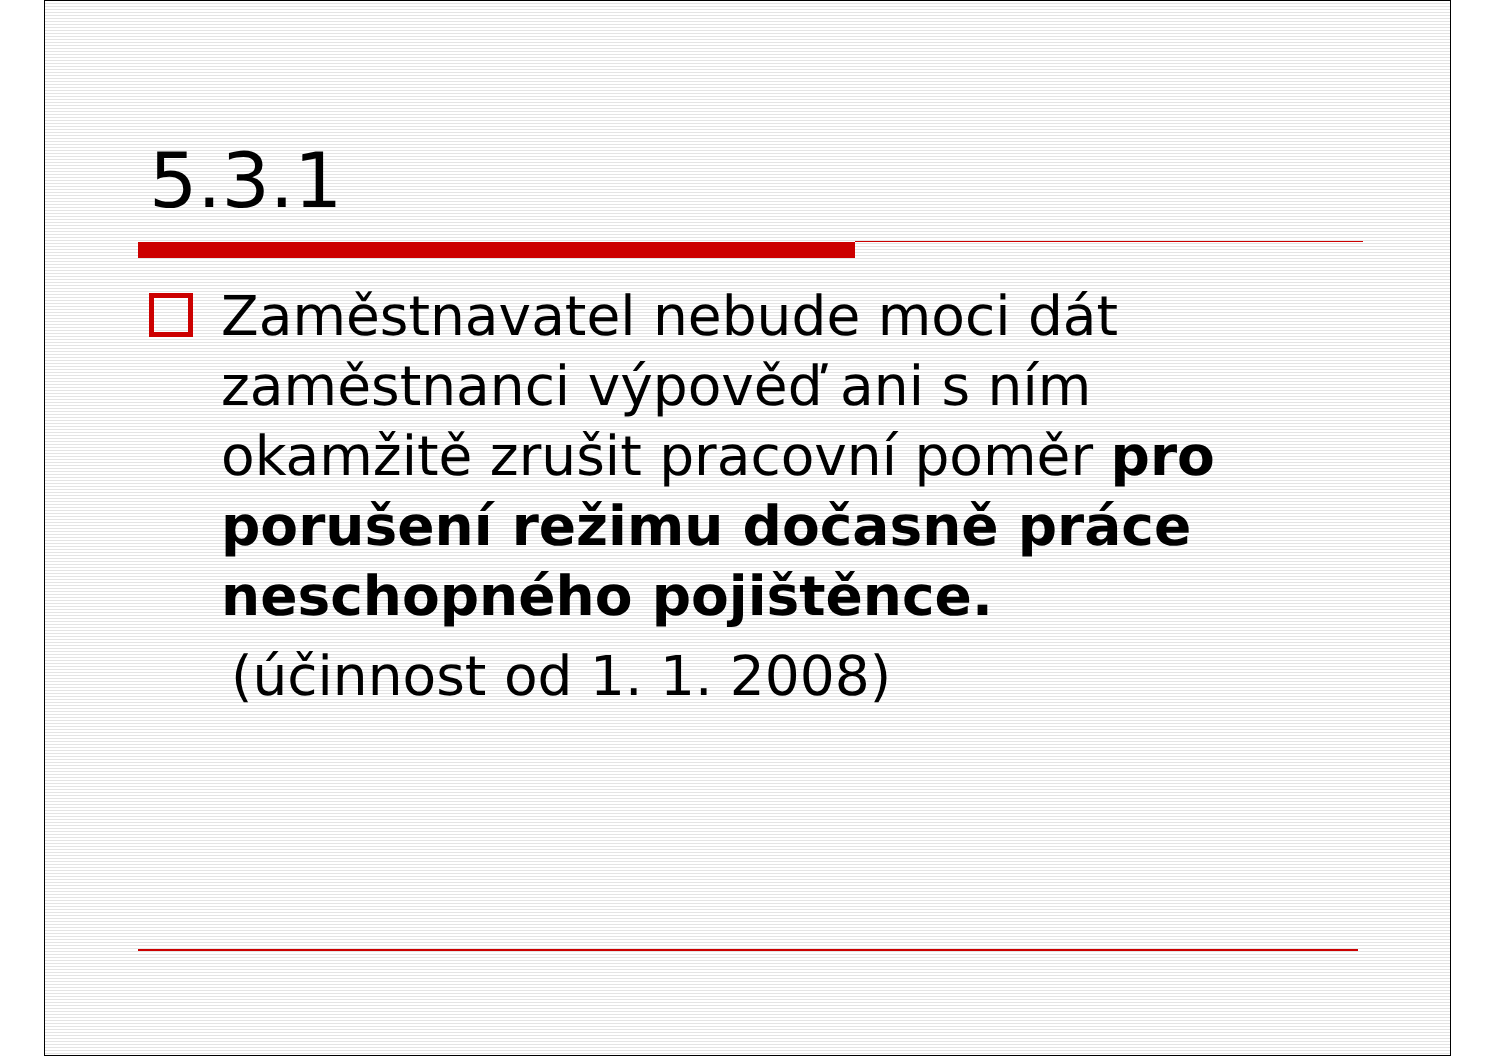5.3.1
Zaměstnavatel nebude moci dát zaměstnanci výpověď ani s ním okamžitě zrušit pracovní poměr pro porušení režimu dočasně práce neschopného pojištěnce.
(účinnost od 1. 1. 2008)